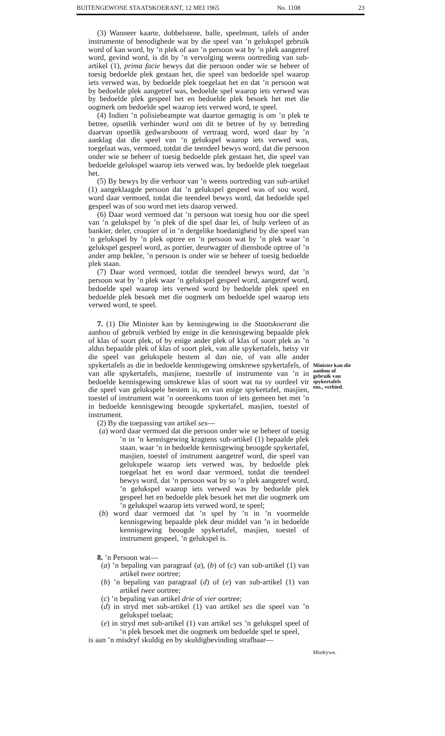BUITENGEWONE STAATSKOERANT, 12 MEI 1965 No. 1108 23
(3) Wanneer kaarte, dobbelstene, balle, speelmunt, tafels of ander instrumente of benodighede wat by die speel van ’n gelukspel gebruik word of kan word, by ’n plek of aan ’n persoon wat by ’n plek aangetref word, gevind word, is dit by ’n vervolging weens oortreding van sub-artikel (1), prima facie bewys dat die persoon onder wie se beheer of toesig bedoelde plek gestaan het, die speel van bedoelde spel waarop iets verwed was, by bedoelde plek toegelaat het en dat ’n persoon wat by bedoelde plek aangetref was, bedoelde spel waarop iets verwed was by bedoelde plek gespeel het en bedoelde plek besoek het met die oogmerk om bedoelde spel waarop iets verwed word, te speel.
(4) Indien ’n polisiebeampte wat daartoe gemagtig is om ’n plek te betree, opsetlik verhinder word om dit te betree of by sy betreding daarvan opsetlik gedwarsboom of vertraag word, word daar by ’n aanklag dat die speel van ’n gelukspel waarop iets verwed was, toegelaat was, vermoed, totdat die teendeel bewys word, dat die persoon onder wie se beheer of toesig bedoelde plek gestaan het, die speel van bedoelde gelukspel waarop iets verwed was, by bedoelde plek toegelaat het.
(5) By bewys by die verhoor van ’n weens oortreding van sub-artikel (1) aangeklaagde persoon dat ’n gelukspel gespeel was of sou word, word daar vermoed, totdat die teendeel bewys word, dat bedoelde spel gespeel was of sou word met iets daarop verwed.
(6) Daar word vermoed dat ’n persoon wat toesig hou oor die speel van ’n gelukspel by ’n plek of die spel daar lei, of hulp verleen of as bankier, deler, croupier of in ’n dergelike hoedanigheid by die speel van ’n gelukspel by ’n plek optree en ’n persoon wat by ’n plek waar ’n gelukspel gespeel word, as portier, deurwagter of diensbode optree of ’n ander amp beklee, ’n persoon is onder wie se beheer of toesig bedoelde plek staan.
(7) Daar word vermoed, totdat die teendeel bewys word, dat ’n persoon wat by ’n plek waar ’n gelukspel gespeel word, aangetref word, bedoelde spel waarop iets verwed word by bedoelde plek speel en bedoelde plek besoek met die oogmerk om bedoelde spel waarop iets verwed word, te speel.
7. (1) Die Minister kan by kennisgewing in die Staatskoerant die aanhou of gebruik verbied by enige in die kennisgewing bepaalde plek of klas of soort plek, of by enige ander plek of klas of soort plek as ’n aldus bepaalde plek of klas of soort plek, van alle spykertafels, hetsy vir die speel van gelukspele bestem al dan nie, of van alle ander spykertafels as die in bedoelde kennisgewing omskrewe spykertafels, of van alle spykertafels, masjiene, toestelle of instrumente van ’n in bedoelde kennisgewing omskrewe klas of soort wat na sy oordeel vir die speel van gelukspele bestem is, en van enige spykertafel, masjien, toestel of instrument wat ’n ooreenkoms toon of iets gemeen het met ’n in bedoelde kennisgewing beoogde spykertafel, masjien, toestel of instrument.
(2) By die toepassing van artikel ses—
(a) word daar vermoed dat die persoon onder wie se beheer of toesig ’n in ’n kennisgewing kragtens sub-artikel (1) bepaalde plek staan, waar ’n in bedoelde kennisgewing beoogde spykertafel, masjien, toestel of instrument aangetref word, die speel van gelukspele waarop iets verwed was, by bedoelde plek toegelaat het en word daar vermoed, totdat die teendeel bewys word, dat ’n persoon wat by so ’n plek aangetref word, ’n gelukspel waarop iets verwed was by bedoelde plek gespeel het en bedoelde plek besoek het met die oogmerk om ’n gelukspel waarop iets verwed word, te speel;
(b) word daar vermoed dat ’n spel by ’n in ’n voormelde kennisgewing bepaalde plek deur middel van ’n in bedoelde kennisgewing beoogde spykertafel, masjien, toestel of instrument gespeel, ’n gelukspel is.
8. ’n Persoon wat—
(a) ’n bepaling van paragraaf (a), (b) of (c) van sub-artikel (1) van artikel twee oortree;
(b) ’n bepaling van paragraaf (d) of (e) van sub-artikel (1) van artikel twee oortree;
(c) ’n bepaling van artikel drie of vier oortree;
(d) in stryd met sub-artikel (1) van artikel ses die speel van ’n gelukspel toelaat;
(e) in stryd met sub-artikel (1) van artikel ses ’n gelukspel speel of ’n plek besoek met die oogmerk om bedoelde spel te speel,
is aan ’n misdryf skuldig en by skuldigbevinding strafbaar—
Minister kan die aanhou of gebruik van spykertafels ens., verbied.
Misdrywe.